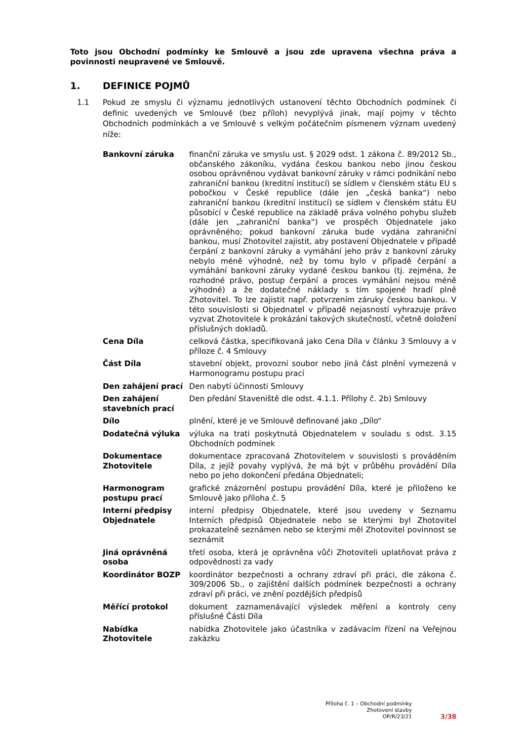Toto jsou Obchodní podmínky ke Smlouvě a jsou zde upravena všechna práva a povinnosti neupravené ve Smlouvě.
1. DEFINICE POJMŮ
1.1 Pokud ze smyslu či významu jednotlivých ustanovení těchto Obchodních podmínek či definic uvedených ve Smlouvě (bez příloh) nevyplývá jinak, mají pojmy v těchto Obchodních podmínkách a ve Smlouvě s velkým počátečním písmenem význam uvedený níže:
| Bankovní záruka | finanční záruka ve smyslu ust. § 2029 odst. 1 zákona č. 89/2012 Sb., občanského zákoníku, vydána českou bankou nebo jinou českou osobou oprávněnou vydávat bankovní záruky v rámci podnikání nebo zahraniční bankou (kreditní institucí) se sídlem v členském státu EU s pobočkou v České republice (dále jen „česká banka“) nebo zahraniční bankou (kreditní institucí) se sídlem v členském státu EU působící v České republice na základě práva volného pohybu služeb (dále jen „zahraniční banka“) ve prospěch Objednatele jako oprávněného; pokud bankovní záruka bude vydána zahraniční bankou, musí Zhotovitel zajistit, aby postavení Objednatele v případě čerpání z bankovní záruky a vymáhání jeho práv z bankovní záruky nebylo méně výhodné, než by tomu bylo v případě čerpání a vymáhání bankovní záruky vydané českou bankou (tj. zejména, že rozhodné právo, postup čerpání a proces vymáhání nejsou méně výhodné) a že dodatečné náklady s tím spojené hradí plně Zhotovitel. To lze zajistit např. potvrzením záruky českou bankou. V této souvislosti si Objednatel v případě nejasností vyhrazuje právo vyzvat Zhotovitele k prokázání takových skutečností, včetně doložení příslušných dokladů. |
| Cena Díla | celková částka, specifikovaná jako Cena Díla v článku 3 Smlouvy a v příloze č. 4 Smlouvy |
| Část Díla | stavební objekt, provozní soubor nebo jiná část plnění vymezená v Harmonogramu postupu prací |
| Den zahájení prací | Den nabytí účinnosti Smlouvy |
| Den zahájení stavebních prací | Den předání Staveniště dle odst. 4.1.1. Přílohy č. 2b) Smlouvy |
| Dílo | plnění, které je ve Smlouvě definované jako „Dílo“ |
| Dodatečná výluka | výluka na trati poskytnutá Objednatelem v souladu s odst. 3.15 Obchodních podmínek |
| Dokumentace Zhotovitele | dokumentace zpracovaná Zhotovitelem v souvislosti s prováděním Díla, z jejíž povahy vyplývá, že má být v průběhu provádění Díla nebo po jeho dokončení předána Objednateli; |
| Harmonogram postupu prací | grafické znázornění postupu provádění Díla, které je přiloženo ke Smlouvě jako příloha č. 5 |
| Interní předpisy Objednatele | interní předpisy Objednatele, které jsou uvedeny v Seznamu Interních předpisů Objednatele nebo se kterými byl Zhotovitel prokazatelně seznámen nebo se kterými měl Zhotovitel povinnost se seznámit |
| Jiná oprávněná osoba | třetí osoba, která je oprávněna vůči Zhotoviteli uplatňovat práva z odpovědnosti za vady |
| Koordinátor BOZP | koordinátor bezpečnosti a ochrany zdraví při práci, dle zákona č. 309/2006 Sb., o zajištění dalších podmínek bezpečnosti a ochrany zdraví při práci, ve znění pozdějších předpisů |
| Měřící protokol | dokument zaznamenávající výsledek měření a kontroly ceny příslušné Části Díla |
| Nabídka Zhotovitele | nabídka Zhotovitele jako účastníka v zadávacím řízení na Veřejnou zakázku |
Příloha č. 1 – Obchodní podmínky
Zhotovení stavby
OP/R/23/21
3/38